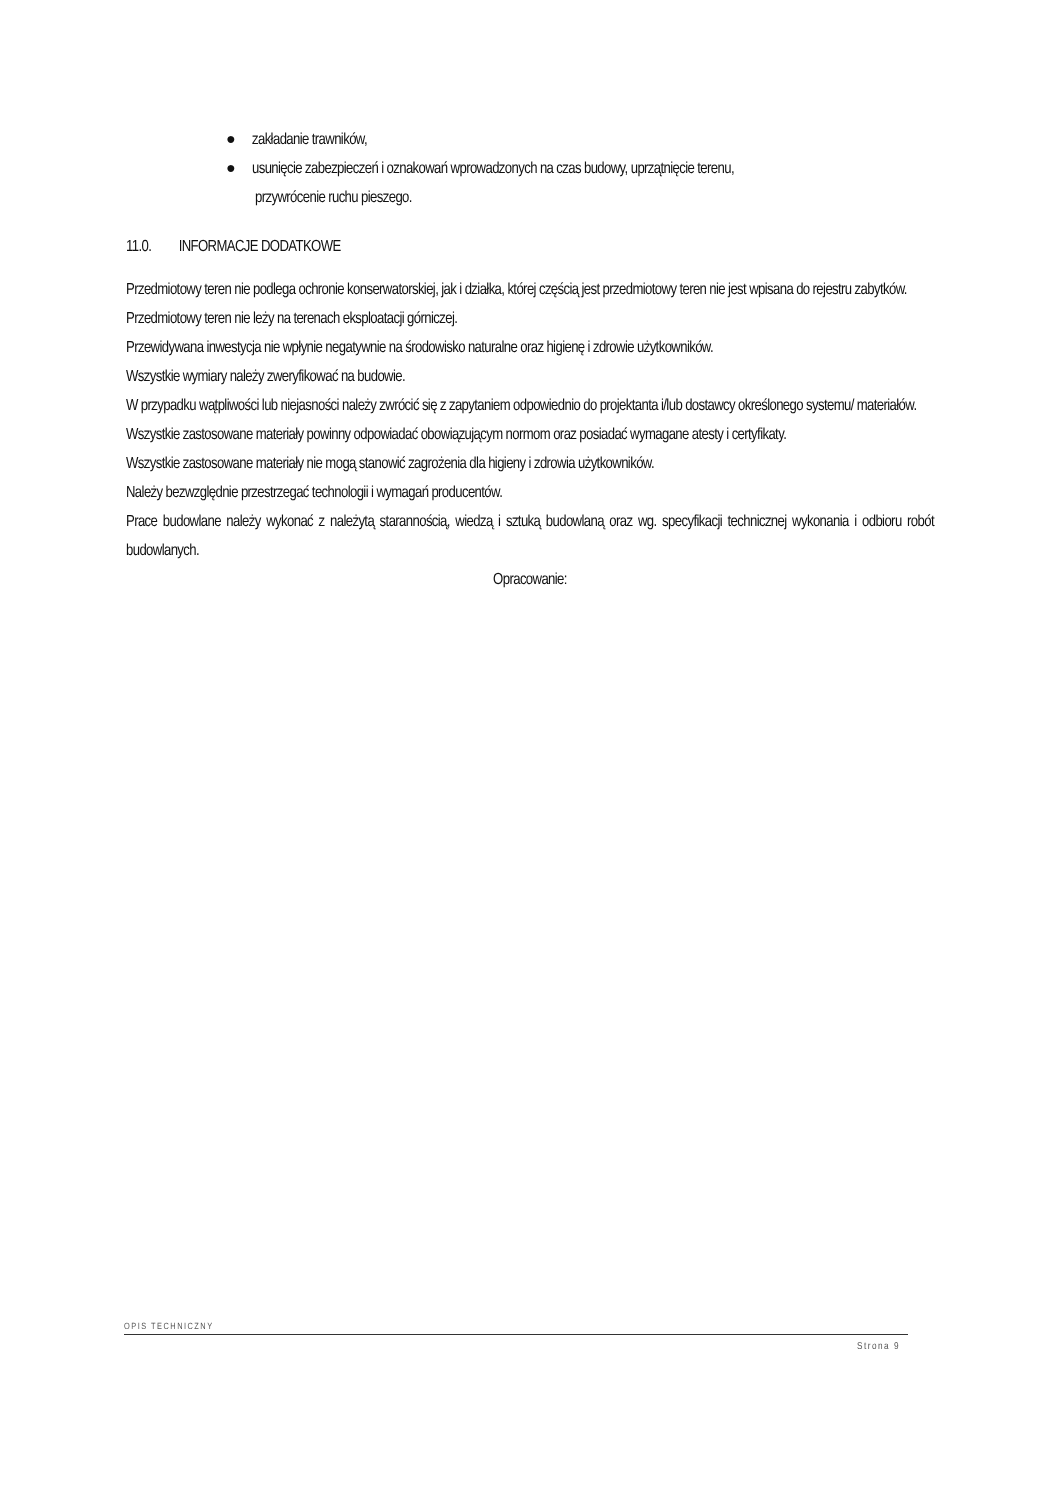● zakładanie trawników,
● usunięcie zabezpieczeń i oznakowań wprowadzonych na czas budowy, uprzątnięcie terenu,
przywrócenie ruchu pieszego.
11.0. INFORMACJE DODATKOWE
Przedmiotowy teren nie podlega ochronie konserwatorskiej, jak i działka, której częścią jest przedmiotowy teren nie jest wpisana do rejestru zabytków.
Przedmiotowy teren nie leży na terenach eksploatacji górniczej.
Przewidywana inwestycja nie wpłynie negatywnie na środowisko naturalne oraz higienę i zdrowie użytkowników.
Wszystkie wymiary należy zweryfikować na budowie.
W przypadku wątpliwości lub niejasności należy zwrócić się z zapytaniem odpowiednio do projektanta i/lub dostawcy określonego systemu/ materiałów.
Wszystkie zastosowane materiały powinny odpowiadać obowiązującym normom oraz posiadać wymagane atesty i certyfikaty.
Wszystkie zastosowane materiały nie mogą stanowić zagrożenia dla higieny i zdrowia użytkowników.
Należy bezwzględnie przestrzegać technologii i wymagań producentów.
Prace budowlane należy wykonać z należytą starannością, wiedzą i sztuką budowlaną oraz wg. specyfikacji technicznej wykonania i odbioru robót budowlanych.
Opracowanie:
OPIS TECHNICZNY
Strona 9